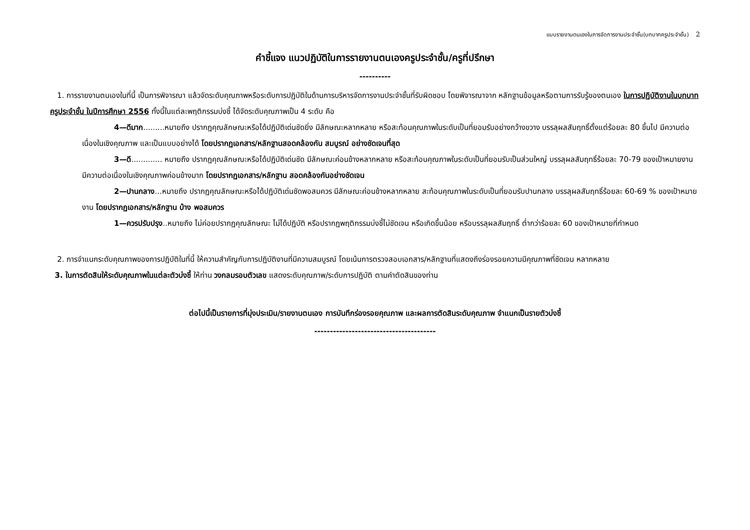แบบรายงานตนเองในการจัดการงานประจำชั้น(บทบาทครูประจำชั้น) 2
คำชี้แจง แนวปฏิบัติในการรายงานตนเองครูประจำชั้น/ครูที่ปรึกษา
----------
1. การรายงานตนเองในที่นี้ เป็นการพิจารณา แล้วจัดระดับคุณภาพหรือระดับการปฏิบัติในด้านการบริหารจัดการงานประจำชั้นที่รับผิดชอบ โดยพิจารณาจาก หลักฐานข้อมูลหรือตามการรับรู้ของตนเอง ในการปฏิบัติงานในบทบาทครูประจำชั้น ในปีการศึกษา 2556 ทั้งนี้ในแต่ละพฤติกรรมบ่งชี้ ได้จัดระดับคุณภาพเป็น 4 ระดับ คือ
4—ดีมาก.........หมายถึง ปรากฏคุณลักษณะหรือได้ปฏิบัติเด่นชัดยิ่ง มีลักษณะหลากหลาย หรือสะท้อนคุณภาพในระดับเป็นที่ยอมรับอย่างกว้างขวาง บรรลุผลสัมฤทธิ์ตั้งแต่ร้อยละ 80 ขึ้นไป มีความต่อเนื่องในเชิงคุณภาพ และเป็นแบบอย่างได้ โดยปรากฏเอกสาร/หลักฐานสอดคล้องกัน สมบูรณ์ อย่างชัดเจนที่สุด
3—ดี............. หมายถึง ปรากฏคุณลักษณะหรือได้ปฏิบัติเด่นชัด มีลักษณะค่อนข้างหลากหลาย หรือสะท้อนคุณภาพในระดับเป็นที่ยอมรับเป็นส่วนใหญ่ บรรลุผลสัมฤทธิ์ร้อยละ 70-79 ของเป้าหมายงาน มีความต่อเนื่องในเชิงคุณภาพค่อนข้างมาก โดยปรากฏเอกสาร/หลักฐาน สอดคล้องกันอย่างชัดเจน
2—ปานกลาง...หมายถึง ปรากฏคุณลักษณะหรือได้ปฏิบัติเด่นชัดพอสมควร มีลักษณะค่อนข้างหลากหลาย สะท้อนคุณภาพในระดับเป็นที่ยอมรับปานกลาง บรรลุผลสัมฤทธิ์ร้อยละ 60-69 % ของเป้าหมายงาน โดยปรากฏเอกสาร/หลักฐาน บ้าง พอสมควร
1—ควรปรับปรุง..หมายถึง ไม่ค่อยปรากฏคุณลักษณะ ไม่ได้ปฏิบัติ หรือปรากฏพฤติกรรมบ่งชี้ไม่ชัดเจน หรือเกิดขึ้นน้อย หรือบรรลุผลสัมฤทธิ์ ต่ำกว่าร้อยละ 60 ของเป้าหมายที่กำหนด
2. การจำแนกระดับคุณภาพของการปฏิบัติในที่นี้ ให้ความสำคัญกับการปฏิบัติงานที่มีความสมบูรณ์ โดยเน้นการตรวจสอบเอกสาร/หลักฐานที่แสดงถึงร่องรอยความมีคุณภาพที่ชัดเจน หลากหลาย
3. ในการตัดสินให้ระดับคุณภาพในแต่ละตัวบ่งชี้ ให้ท่าน วงกลมรอบตัวเลข แสดงระดับคุณภาพ/ระดับการปฏิบัติ ตามคำตัดสินของท่าน
ต่อไปนี้เป็นรายการที่มุ่งประเมิน/รายงานตนเอง การบันทึกร่องรอยคุณภาพ และผลการตัดสินระดับคุณภาพ จำแนกเป็นรายตัวบ่งชี้
---------------------------------------